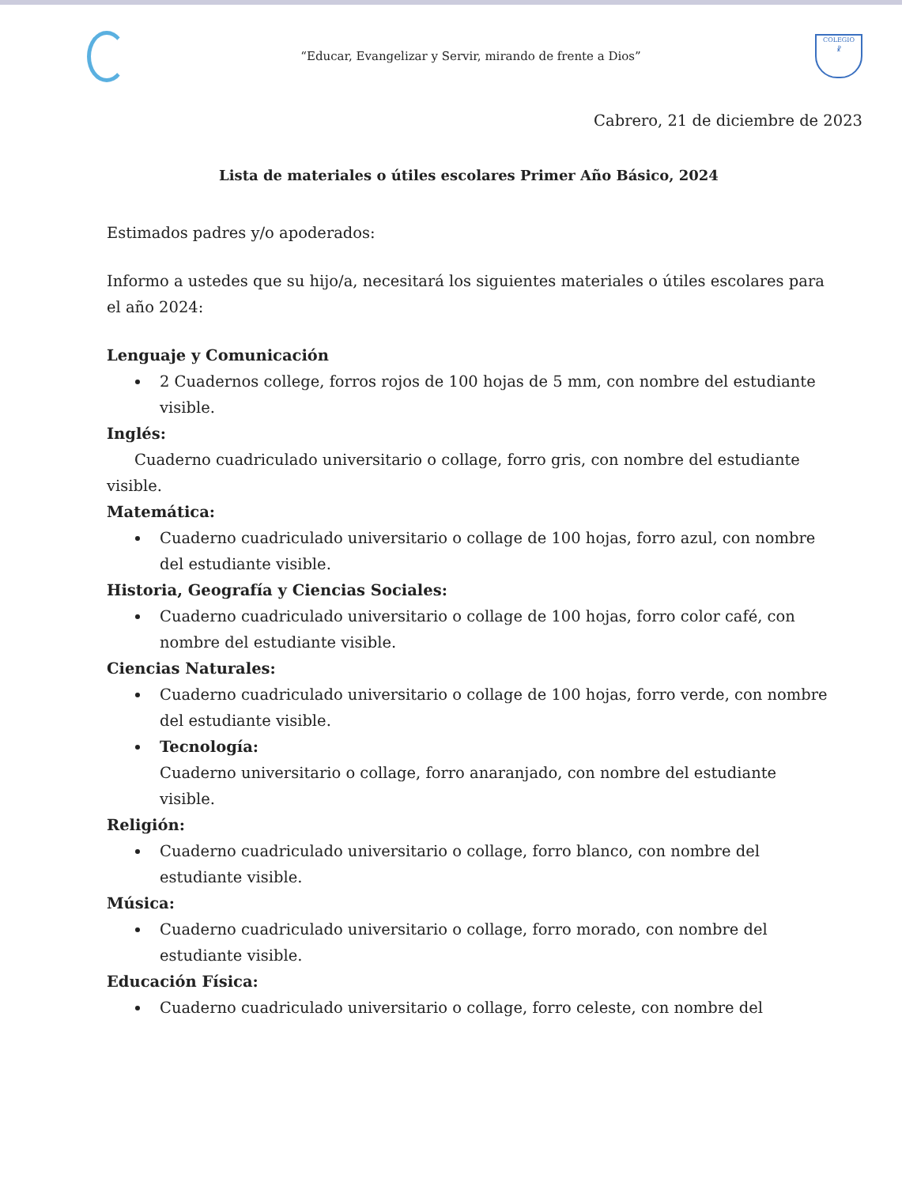“Educar, Evangelizar y Servir, mirando de frente a Dios”
COLEGIO
☧
Cabrero, 21 de diciembre de 2023
Lista de materiales o útiles escolares Primer Año Básico, 2024
Estimados padres y/o apoderados:
Informo a ustedes que su hijo/a, necesitará los siguientes materiales o útiles escolares para el año 2024:
Lenguaje y Comunicación
2 Cuadernos college, forros rojos de 100 hojas de 5 mm, con nombre del estudiante visible.
Inglés:
Cuaderno cuadriculado universitario o collage, forro gris, con nombre del estudiante visible.
Matemática:
Cuaderno cuadriculado universitario o collage de 100 hojas, forro azul, con nombre del estudiante visible.
Historia, Geografía y Ciencias Sociales:
Cuaderno cuadriculado universitario o collage de 100 hojas, forro color café, con nombre del estudiante visible.
Ciencias Naturales:
Cuaderno cuadriculado universitario o collage de 100 hojas, forro verde, con nombre del estudiante visible.
Tecnología:
Cuaderno universitario o collage, forro anaranjado, con nombre del estudiante visible.
Religión:
Cuaderno cuadriculado universitario o collage, forro blanco, con nombre del estudiante visible.
Música:
Cuaderno cuadriculado universitario o collage, forro morado, con nombre del estudiante visible.
Educación Física:
Cuaderno cuadriculado universitario o collage, forro celeste, con nombre del